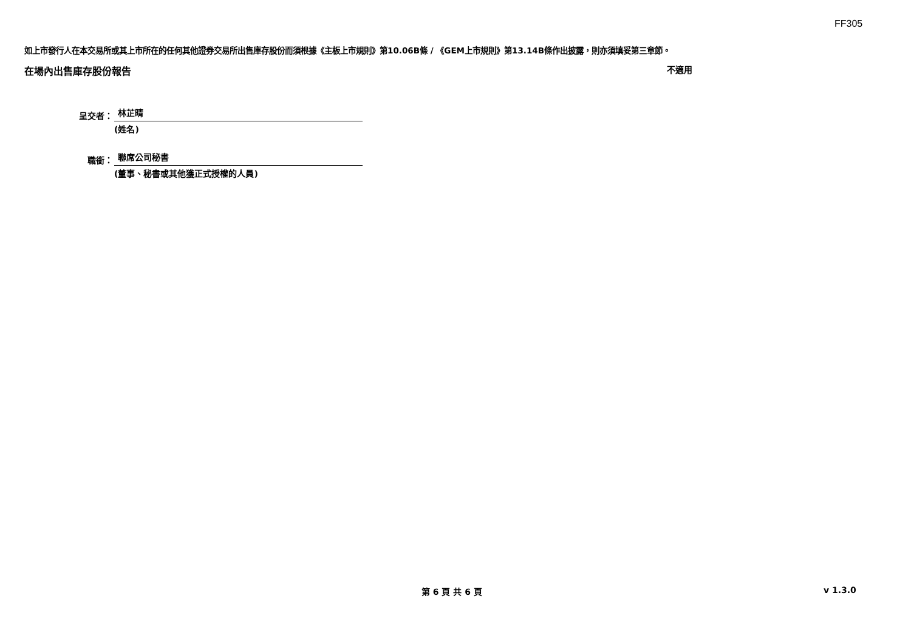FF305
如上市發行人在本交易所或其上市所在的任何其他證券交易所出售庫存股份而須根據《主板上市規則》第10.06B條 / 《GEM上市規則》第13.14B條作出披露，則亦須填妥第三章節。
在場內出售庫存股份報告 不適用
呈交者：
林芷晴
(姓名)
職銜：
聯席公司秘書
(董事、秘書或其他獲正式授權的人員)
第 6 頁 共 6 頁 v 1.3.0